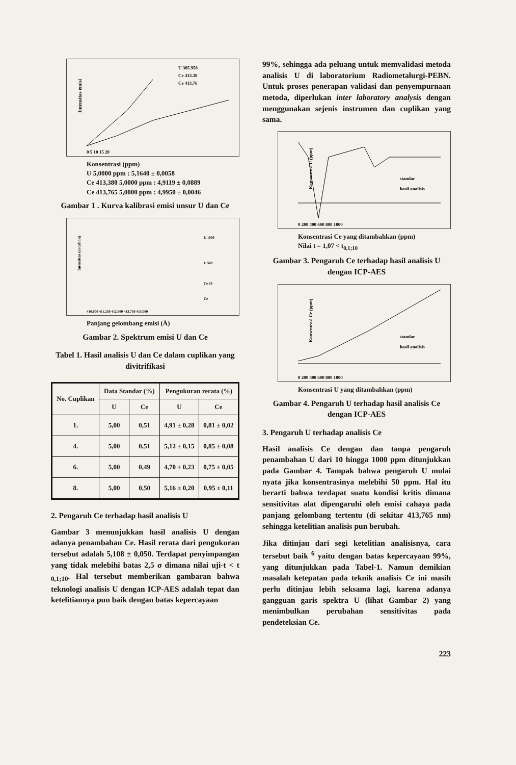Intensitas emisi
U 385.958
Ce 413.38
Ce 413.76
0 5 10 15 20
Konsentrasi (ppm)
U 5,0000 ppm : 5,1640 ± 0,0058
Ce 413,380 5,0000 ppm : 4,9119 ± 0,0889
Ce 413,765 5,0000 ppm : 4,9950 ± 0,0046
Gambar 1 . Kurva kalibrasi emisi unsur U dan Ce
Intensitas (cacahan)
U 1000
U 500
Ce 10
Ce
410.000 411.250 412.500 413.750 415.000
Panjang gelombang emisi (Å)
Gambar 2. Spektrum emisi U dan Ce
Tabel 1. Hasil analisis U dan Ce dalam cuplikan yang divitrifikasi
| No. Cuplikan | Data Standar (%) | | Pengukuran rerata (%) | |
| --- | --- | --- | --- | --- |
| | U | Ce | U | Ce |
| 1. | 5,00 | 0,51 | 4,91 ± 0,28 | 0,81 ± 0,02 |
| 4. | 5,00 | 0,51 | 5,12 ± 0,15 | 0,85 ± 0,08 |
| 6. | 5,00 | 0,49 | 4,70 ± 0,23 | 0,75 ± 0,05 |
| 8. | 5,00 | 0,50 | 5,16 ± 0,20 | 0,95 ± 0,11 |
2. Pengaruh Ce terhadap hasil analisis U
Gambar 3 menunjukkan hasil analisis U dengan adanya penambahan Ce. Hasil rerata dari pengukuran tersebut adalah 5,108 ± 0,050. Terdapat penyimpangan yang tidak melebihi batas 2,5 σ dimana nilai uji-t < t <sub>0,1;10</sub>. Hal tersebut memberikan gambaran bahwa teknologi analisis U dengan ICP-AES adalah tepat dan ketelitiannya pun baik dengan batas kepercayaan
99%, sehingga ada peluang untuk memvalidasi metoda analisis U di laboratorium Radiometalurgi-PEBN. Untuk proses penerapan validasi dan penyempurnaan metoda, diperlukan inter laboratory analysis dengan menggunakan sejenis instrumen dan cuplikan yang sama.
Konsentrasi U (ppm)
standar
hasil analisis
0 200 400 600 800 1000
Konsentrasi Ce yang ditambahkan (ppm)
Nilai t = 1,07 < t<sub>0,1;10</sub>
Gambar 3. Pengaruh Ce terhadap hasil analisis U dengan ICP-AES
Konsentrasi Ce (ppm)
standar
hasil analisis
0 200 400 600 800 1000
Konsentrasi U yang ditambahkan (ppm)
Gambar 4. Pengaruh U terhadap hasil analisis Ce dengan ICP-AES
3. Pengaruh U terhadap analisis Ce
Hasil analisis Ce dengan dan tanpa pengaruh penambahan U dari 10 hingga 1000 ppm ditunjukkan pada Gambar 4. Tampak bahwa pengaruh U mulai nyata jika konsentrasinya melebihi 50 ppm. Hal itu berarti bahwa terdapat suatu kondisi kritis dimana sensitivitas alat dipengaruhi oleh emisi cahaya pada panjang gelombang tertentu (di sekitar 413,765 nm) sehingga ketelitian analisis pun berubah.
Jika ditinjau dari segi ketelitian analisisnya, cara tersebut baik <sup>6</sup> yaitu dengan batas kepercayaan 99%, yang ditunjukkan pada Tabel-1. Namun demikian masalah ketepatan pada teknik analisis Ce ini masih perlu ditinjau lebih seksama lagi, karena adanya gangguan garis spektra U (lihat Gambar 2) yang menimbulkan perubahan sensitivitas pada pendeteksian Ce.
223